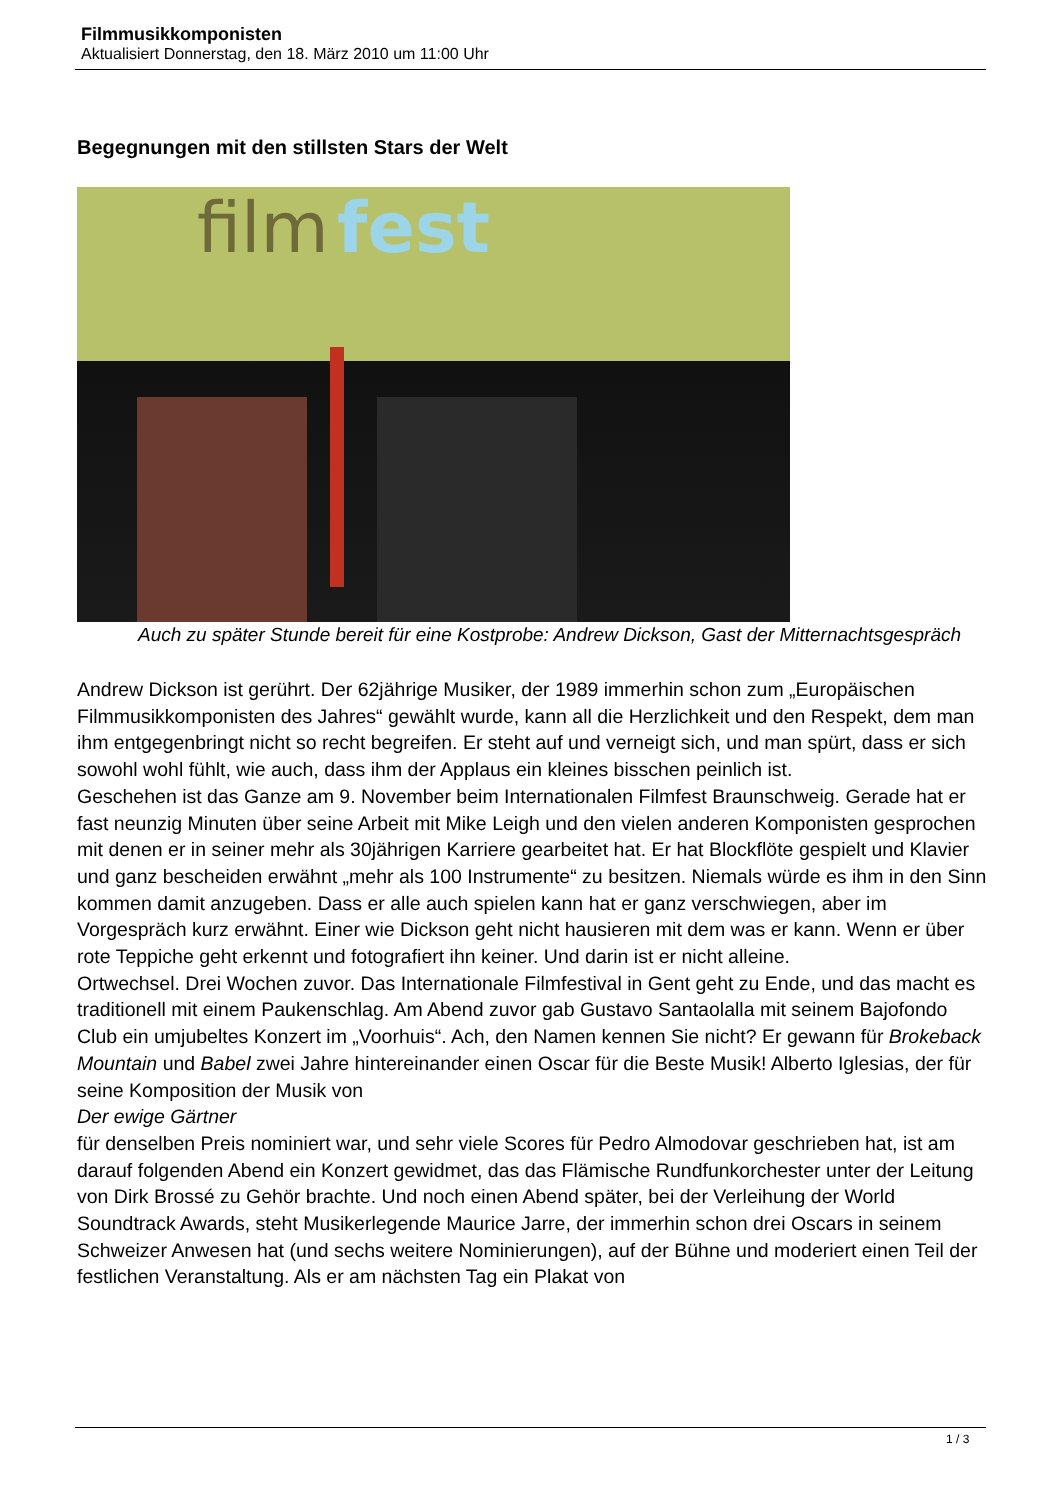Filmmusikkomponisten
Aktualisiert Donnerstag, den 18. März 2010 um 11:00 Uhr
Begegnungen mit den stillsten Stars der Welt
film
fest
Auch zu später Stunde bereit für eine Kostprobe: Andrew Dickson, Gast der Mitternachtsgespräch
Andrew Dickson ist gerührt. Der 62jährige Musiker, der 1989 immerhin schon zum „Europäischen Filmmusikkomponisten des Jahres“ gewählt wurde, kann all die Herzlichkeit und den Respekt, dem man ihm entgegenbringt nicht so recht begreifen. Er steht auf und verneigt sich, und man spürt, dass er sich sowohl wohl fühlt, wie auch, dass ihm der Applaus ein kleines bisschen peinlich ist.
Geschehen ist das Ganze am 9. November beim Internationalen Filmfest Braunschweig. Gerade hat er fast neunzig Minuten über seine Arbeit mit Mike Leigh und den vielen anderen Komponisten gesprochen mit denen er in seiner mehr als 30jährigen Karriere gearbeitet hat. Er hat Blockflöte gespielt und Klavier und ganz bescheiden erwähnt „mehr als 100 Instrumente“ zu besitzen. Niemals würde es ihm in den Sinn kommen damit anzugeben. Dass er alle auch spielen kann hat er ganz verschwiegen, aber im Vorgespräch kurz erwähnt. Einer wie Dickson geht nicht hausieren mit dem was er kann. Wenn er über rote Teppiche geht erkennt und fotografiert ihn keiner. Und darin ist er nicht alleine.
Ortwechsel. Drei Wochen zuvor. Das Internationale Filmfestival in Gent geht zu Ende, und das macht es traditionell mit einem Paukenschlag. Am Abend zuvor gab Gustavo Santaolalla mit seinem Bajofondo Club ein umjubeltes Konzert im „Voorhuis“. Ach, den Namen kennen Sie nicht? Er gewann für Brokeback Mountain und Babel zwei Jahre hintereinander einen Oscar für die Beste Musik! Alberto Iglesias, der für seine Komposition der Musik von
Der ewige Gärtner
für denselben Preis nominiert war, und sehr viele Scores für Pedro Almodovar geschrieben hat, ist am darauf folgenden Abend ein Konzert gewidmet, das das Flämische Rundfunkorchester unter der Leitung von Dirk Brossé zu Gehör brachte. Und noch einen Abend später, bei der Verleihung der World Soundtrack Awards, steht Musikerlegende Maurice Jarre, der immerhin schon drei Oscars in seinem Schweizer Anwesen hat (und sechs weitere Nominierungen), auf der Bühne und moderiert einen Teil der festlichen Veranstaltung. Als er am nächsten Tag ein Plakat von
1 / 3